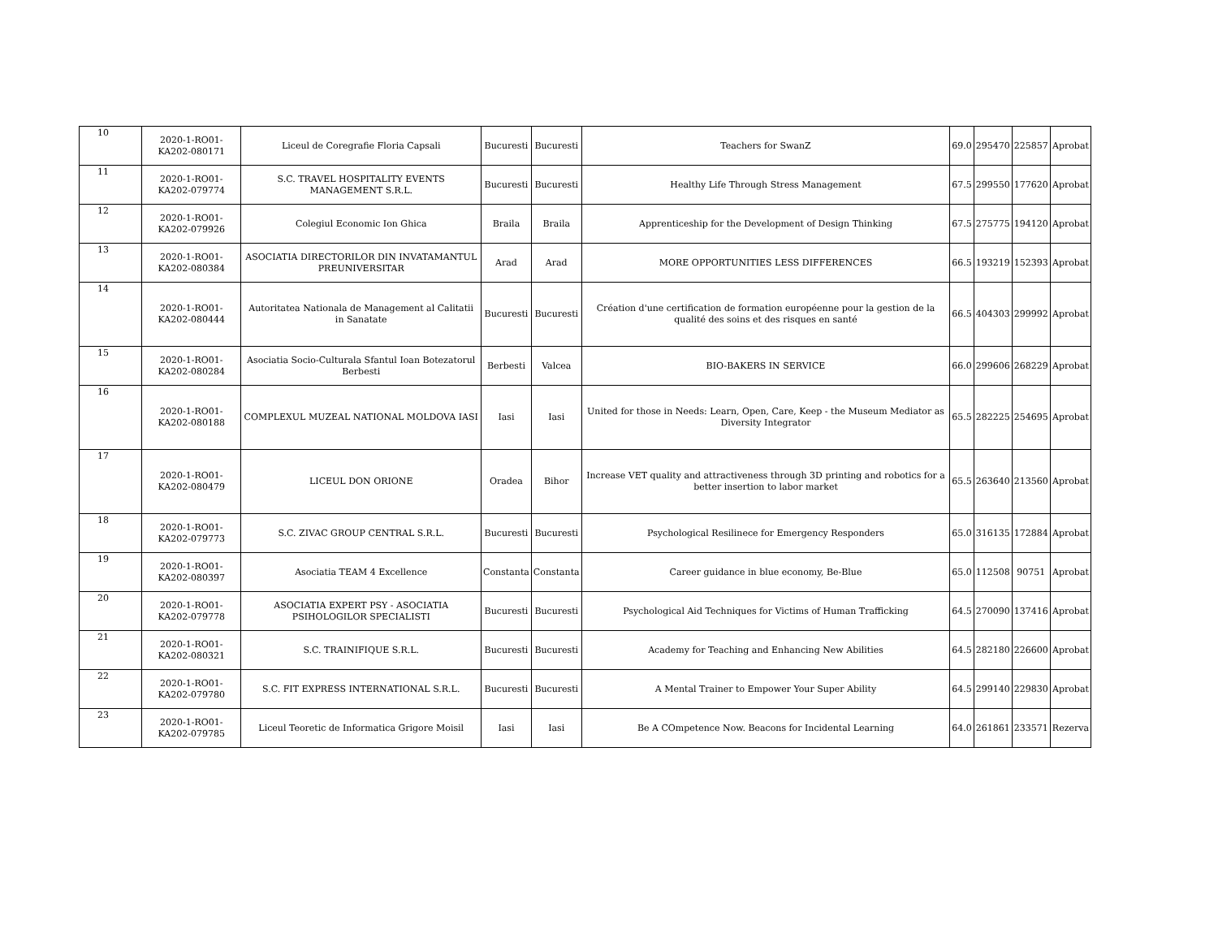| 10 | 2020-1-RO01-KA202-080171 | Liceul de Coregrafie Floria Capsali | Bucuresti | Bucuresti | Teachers for SwanZ | 69.0 | 295470 | 225857 | Aprobat |
| 11 | 2020-1-RO01-KA202-079774 | S.C. TRAVEL HOSPITALITY EVENTS MANAGEMENT S.R.L. | Bucuresti | Bucuresti | Healthy Life Through Stress Management | 67.5 | 299550 | 177620 | Aprobat |
| 12 | 2020-1-RO01-KA202-079926 | Colegiul Economic Ion Ghica | Braila | Braila | Apprenticeship for the Development of Design Thinking | 67.5 | 275775 | 194120 | Aprobat |
| 13 | 2020-1-RO01-KA202-080384 | ASOCIATIA DIRECTORILOR DIN INVATAMANTUL PREUNIVERSITAR | Arad | Arad | MORE OPPORTUNITIES LESS DIFFERENCES | 66.5 | 193219 | 152393 | Aprobat |
| 14 | 2020-1-RO01-KA202-080444 | Autoritatea Nationala de Management al Calitatii in Sanatate | Bucuresti | Bucuresti | Création d'une certification de formation européenne pour la gestion de la qualité des soins et des risques en santé | 66.5 | 404303 | 299992 | Aprobat |
| 15 | 2020-1-RO01-KA202-080284 | Asociatia Socio-Culturala Sfantul Ioan Botezatorul Berbesti | Berbesti | Valcea | BIO-BAKERS IN SERVICE | 66.0 | 299606 | 268229 | Aprobat |
| 16 | 2020-1-RO01-KA202-080188 | COMPLEXUL MUZEAL NATIONAL MOLDOVA IASI | Iasi | Iasi | United for those in Needs: Learn, Open, Care, Keep - the Museum Mediator as Diversity Integrator | 65.5 | 282225 | 254695 | Aprobat |
| 17 | 2020-1-RO01-KA202-080479 | LICEUL DON ORIONE | Oradea | Bihor | Increase VET quality and attractiveness through 3D printing and robotics for a better insertion to labor market | 65.5 | 263640 | 213560 | Aprobat |
| 18 | 2020-1-RO01-KA202-079773 | S.C. ZIVAC GROUP CENTRAL S.R.L. | Bucuresti | Bucuresti | Psychological Resilinece for Emergency Responders | 65.0 | 316135 | 172884 | Aprobat |
| 19 | 2020-1-RO01-KA202-080397 | Asociatia TEAM 4 Excellence | Constanta | Constanta | Career guidance in blue economy, Be-Blue | 65.0 | 112508 | 90751 | Aprobat |
| 20 | 2020-1-RO01-KA202-079778 | ASOCIATIA EXPERT PSY - ASOCIATIA PSIHOLOGILOR SPECIALISTI | Bucuresti | Bucuresti | Psychological Aid Techniques for Victims of Human Trafficking | 64.5 | 270090 | 137416 | Aprobat |
| 21 | 2020-1-RO01-KA202-080321 | S.C. TRAINIFIQUE S.R.L. | Bucuresti | Bucuresti | Academy for Teaching and Enhancing New Abilities | 64.5 | 282180 | 226600 | Aprobat |
| 22 | 2020-1-RO01-KA202-079780 | S.C. FIT EXPRESS INTERNATIONAL S.R.L. | Bucuresti | Bucuresti | A Mental Trainer to Empower Your Super Ability | 64.5 | 299140 | 229830 | Aprobat |
| 23 | 2020-1-RO01-KA202-079785 | Liceul Teoretic de Informatica Grigore Moisil | Iasi | Iasi | Be A COmpetence Now. Beacons for Incidental Learning | 64.0 | 261861 | 233571 | Rezerva |